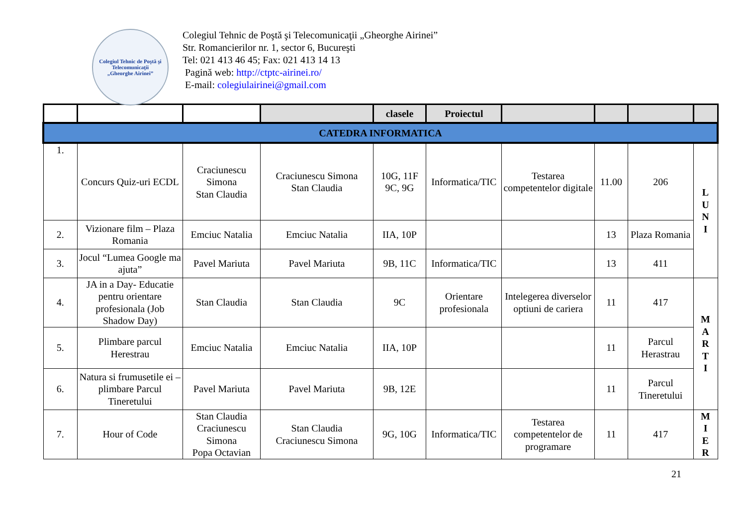Colegiul Tehnic de Poştă şi Telecomunicaţii
„Gheorghe Airinei”
Colegiul Tehnic de Poştă şi Telecomunicaţii „Gheorghe Airinei”
Str. Romancierilor nr. 1, sector 6, Bucureşti
Tel: 021 413 46 45; Fax: 021 413 14 13
Pagină web: http://ctptc-airinei.ro/
E-mail: colegiulairinei@gmail.com
| | | | | clasele | Proiectul | | | | |
| --- | --- | --- | --- | --- | --- | --- | --- | --- | --- |
| CATEDRA INFORMATICA | | | | | | | | | |
| 1. | Concurs Quiz-uri ECDL | Craciunescu Simona Stan Claudia | Craciunescu Simona Stan Claudia | 10G, 11F 9C, 9G | Informatica/TIC | Testarea competentelor digitale | 11.00 | 206 | L U N I |
| 2. | Vizionare film – Plaza Romania | Emciuc Natalia | Emciuc Natalia | IIA, 10P | | | 13 | Plaza Romania | |
| 3. | Jocul “Lumea Google ma ajuta” | Pavel Mariuta | Pavel Mariuta | 9B, 11C | Informatica/TIC | | 13 | 411 | |
| 4. | JA in a Day- Educatie pentru orientare profesionala (Job Shadow Day) | Stan Claudia | Stan Claudia | 9C | Orientare profesionala | Intelegerea diverselor optiuni de cariera | 11 | 417 | M A R T I |
| 5. | Plimbare parcul Herestrau | Emciuc Natalia | Emciuc Natalia | IIA, 10P | | | 11 | Parcul Herastrau | |
| 6. | Natura si frumusetile ei – plimbare Parcul Tineretului | Pavel Mariuta | Pavel Mariuta | 9B, 12E | | | 11 | Parcul Tineretului | |
| 7. | Hour of Code | Stan Claudia Craciunescu Simona Popa Octavian | Stan Claudia Craciunescu Simona | 9G, 10G | Informatica/TIC | Testarea competentelor de programare | 11 | 417 | M I E R |
21